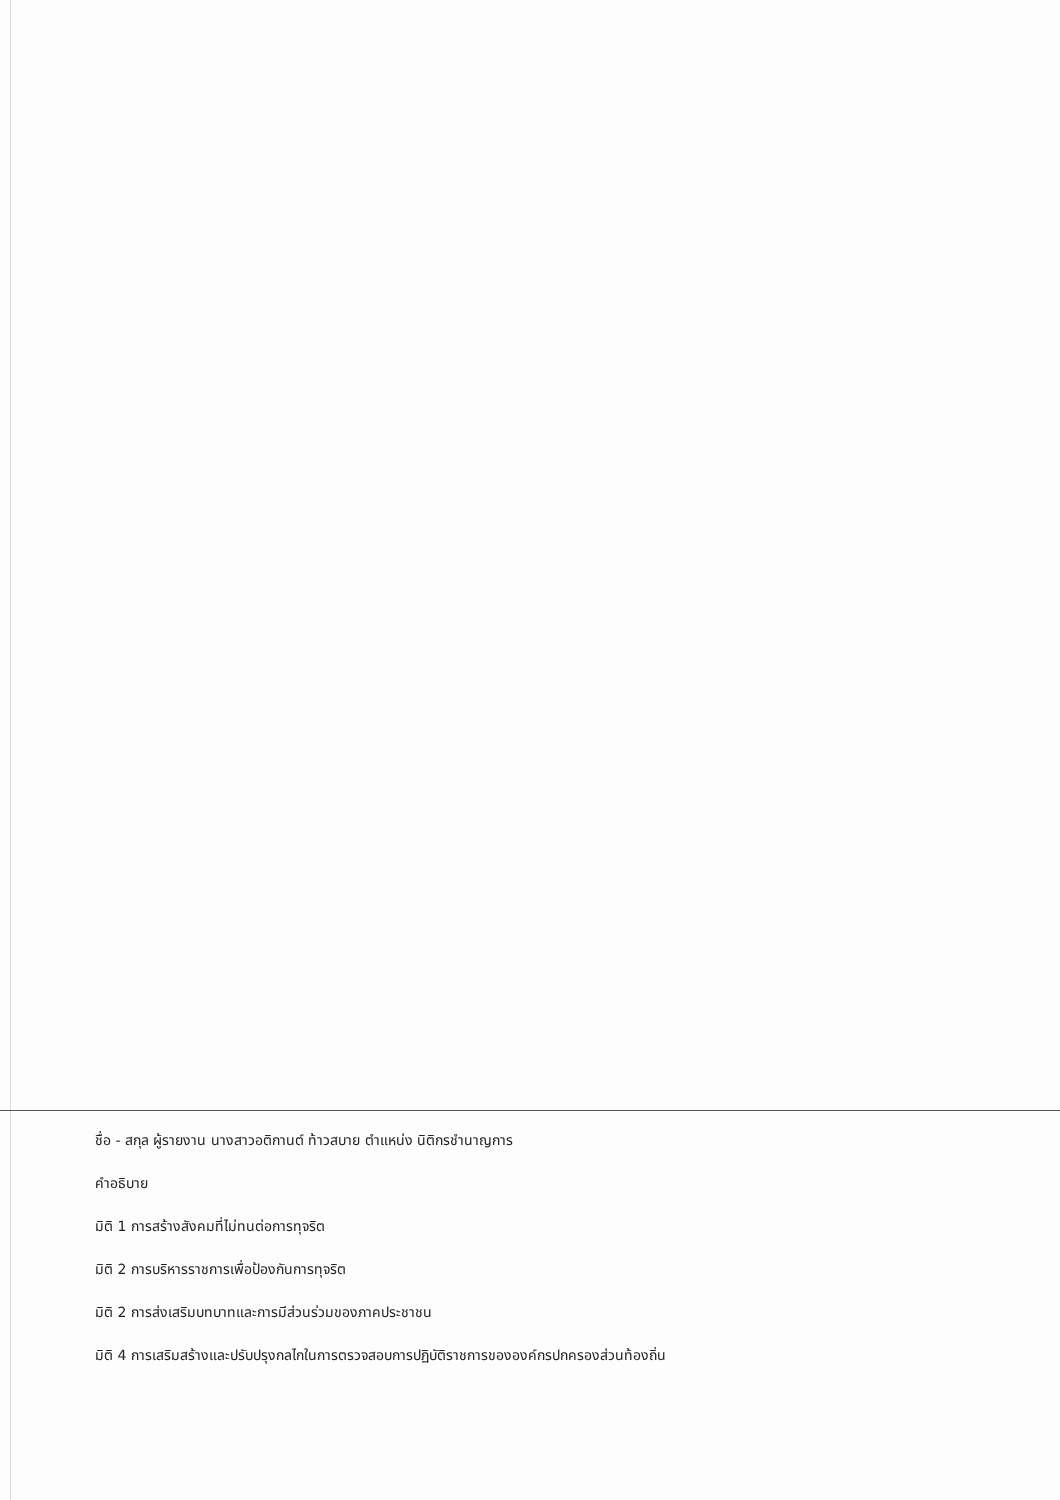ชื่อ - สกุล ผู้รายงาน นางสาวอติกานต์ ท้าวสบาย ตำแหน่ง นิติกรชำนาญการ
คำอธิบาย
มิติ 1 การสร้างสังคมที่ไม่ทนต่อการทุจริต
มิติ 2 การบริหารราชการเพื่อป้องกันการทุจริต
มิติ 2 การส่งเสริมบทบาทและการมีส่วนร่วมของภาคประชาชน
มิติ 4 การเสริมสร้างและปรับปรุงกลไกในการตรวจสอบการปฏิบัติราชการขององค์กรปกครองส่วนท้องถิ่น